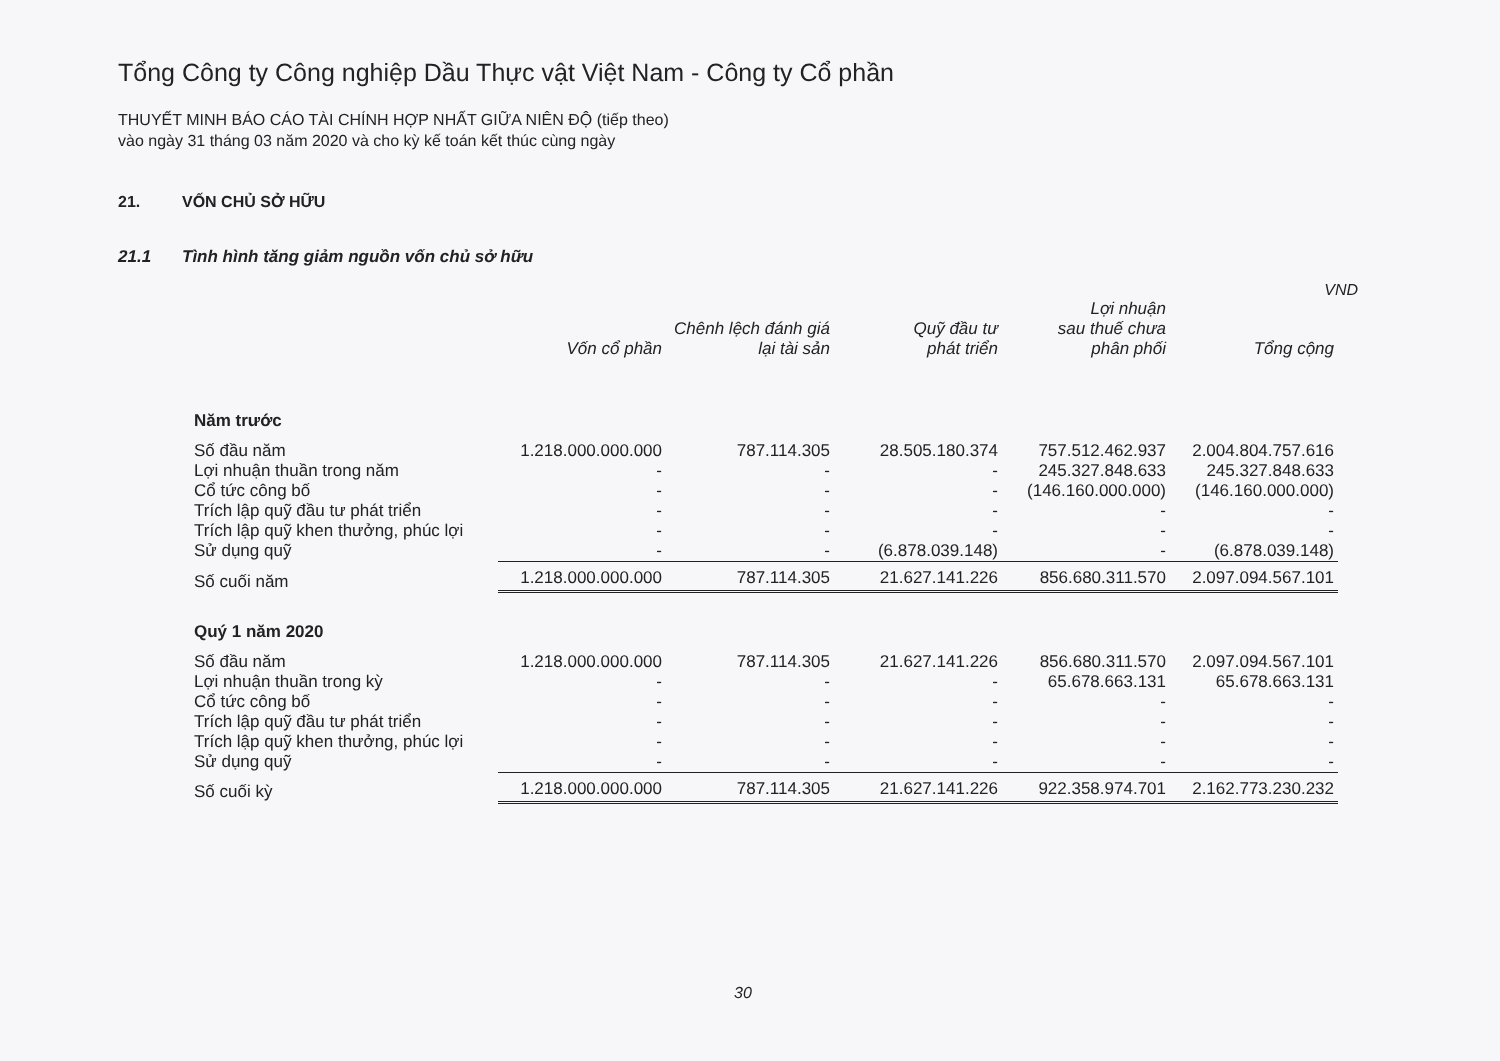Tổng Công ty Công nghiệp Dầu Thực vật Việt Nam - Công ty Cổ phần
THUYẾT MINH BÁO CÁO TÀI CHÍNH HỢP NHẤT GIỮA NIÊN ĐỘ (tiếp theo)
vào ngày 31 tháng 03 năm 2020 và cho kỳ kế toán kết thúc cùng ngày
21. VỐN CHỦ SỞ HỮU
21.1 Tình hình tăng giảm nguồn vốn chủ sở hữu
VND
| | Vốn cổ phần | Chênh lệch đánh giá lại tài sản | Quỹ đầu tư phát triển | Lợi nhuận sau thuế chưa phân phối | Tổng cộng |
| --- | --- | --- | --- | --- | --- |
| Năm trước | | | | | |
| Số đầu năm | 1.218.000.000.000 | 787.114.305 | 28.505.180.374 | 757.512.462.937 | 2.004.804.757.616 |
| Lợi nhuận thuần trong năm | - | - | - | 245.327.848.633 | 245.327.848.633 |
| Cổ tức công bố | - | - | - | (146.160.000.000) | (146.160.000.000) |
| Trích lập quỹ đầu tư phát triển | - | - | - | - | - |
| Trích lập quỹ khen thưởng, phúc lợi | - | - | - | - | - |
| Sử dụng quỹ | - | - | (6.878.039.148) | - | (6.878.039.148) |
| Số cuối năm | 1.218.000.000.000 | 787.114.305 | 21.627.141.226 | 856.680.311.570 | 2.097.094.567.101 |
| Quý 1 năm 2020 | | | | | |
| Số đầu năm | 1.218.000.000.000 | 787.114.305 | 21.627.141.226 | 856.680.311.570 | 2.097.094.567.101 |
| Lợi nhuận thuần trong kỳ | - | - | - | 65.678.663.131 | 65.678.663.131 |
| Cổ tức công bố | - | - | - | - | - |
| Trích lập quỹ đầu tư phát triển | - | - | - | - | - |
| Trích lập quỹ khen thưởng, phúc lợi | - | - | - | - | - |
| Sử dụng quỹ | - | - | - | - | - |
| Số cuối kỳ | 1.218.000.000.000 | 787.114.305 | 21.627.141.226 | 922.358.974.701 | 2.162.773.230.232 |
30